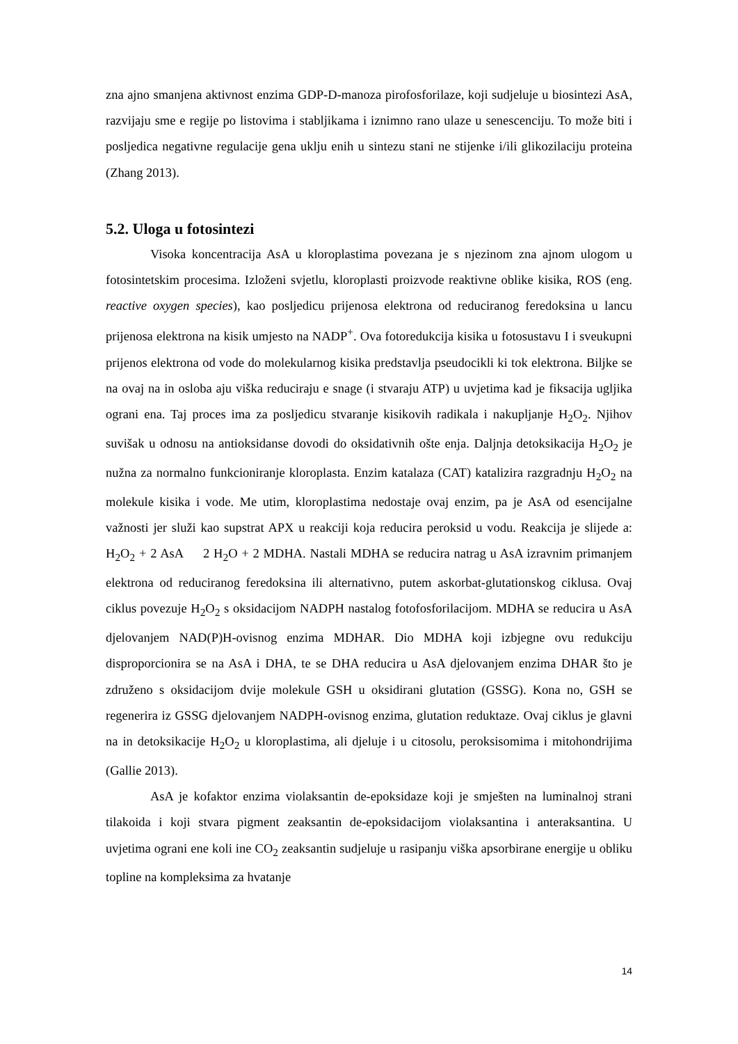zna ajno smanjena aktivnost enzima GDP-D-manoza pirofosforilaze, koji sudjeluje u biosintezi AsA, razvijaju sme e regije po listovima i stabljikama i iznimno rano ulaze u senescenciju. To može biti i posljedica negativne regulacije gena uklju enih u sintezu stani ne stijenke i/ili glikozilaciju proteina (Zhang 2013).
5.2. Uloga u fotosintezi
Visoka koncentracija AsA u kloroplastima povezana je s njezinom zna ajnom ulogom u fotosintetskim procesima. Izloženi svjetlu, kloroplasti proizvode reaktivne oblike kisika, ROS (eng. reactive oxygen species), kao posljedicu prijenosa elektrona od reduciranog feredoksina u lancu prijenosa elektrona na kisik umjesto na NADP<sup>+</sup>. Ova fotoredukcija kisika u fotosustavu I i sveukupni prijenos elektrona od vode do molekularnog kisika predstavlja pseudocikli ki tok elektrona. Biljke se na ovaj na in osloba aju viška reduciraju e snage (i stvaraju ATP) u uvjetima kad je fiksacija ugljika ograni ena. Taj proces ima za posljedicu stvaranje kisikovih radikala i nakupljanje H<sub>2</sub>O<sub>2</sub>. Njihov suvišak u odnosu na antioksidanse dovodi do oksidativnih ošte enja. Daljnja detoksikacija H<sub>2</sub>O<sub>2</sub> je nužna za normalno funkcioniranje kloroplasta. Enzim katalaza (CAT) katalizira razgradnju H<sub>2</sub>O<sub>2</sub> na molekule kisika i vode. Me utim, kloroplastima nedostaje ovaj enzim, pa je AsA od esencijalne važnosti jer služi kao supstrat APX u reakciji koja reducira peroksid u vodu. Reakcija je slijede a: H<sub>2</sub>O<sub>2</sub> + 2 AsA 2 H<sub>2</sub>O + 2 MDHA. Nastali MDHA se reducira natrag u AsA izravnim primanjem elektrona od reduciranog feredoksina ili alternativno, putem askorbat-glutationskog ciklusa. Ovaj ciklus povezuje H<sub>2</sub>O<sub>2</sub> s oksidacijom NADPH nastalog fotofosforilacijom. MDHA se reducira u AsA djelovanjem NAD(P)H-ovisnog enzima MDHAR. Dio MDHA koji izbjegne ovu redukciju disproporcionira se na AsA i DHA, te se DHA reducira u AsA djelovanjem enzima DHAR što je združeno s oksidacijom dvije molekule GSH u oksidirani glutation (GSSG). Kona no, GSH se regenerira iz GSSG djelovanjem NADPH-ovisnog enzima, glutation reduktaze. Ovaj ciklus je glavni na in detoksikacije H<sub>2</sub>O<sub>2</sub> u kloroplastima, ali djeluje i u citosolu, peroksisomima i mitohondrijima (Gallie 2013).
AsA je kofaktor enzima violaksantin de-epoksidaze koji je smješten na luminalnoj strani tilakoida i koji stvara pigment zeaksantin de-epoksidacijom violaksantina i anteraksantina. U uvjetima ograni ene koli ine CO<sub>2</sub> zeaksantin sudjeluje u rasipanju viška apsorbirane energije u obliku topline na kompleksima za hvatanje
14